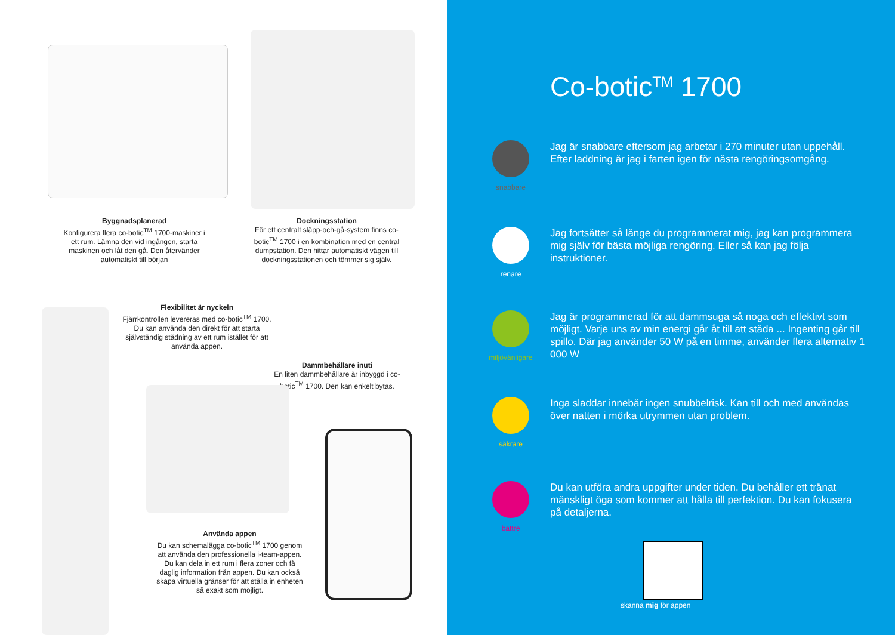Byggnadsplanerad
Konfigurera flera co-botic<sup>TM</sup> 1700-maskiner i ett rum. Lämna den vid ingången, starta maskinen och låt den gå. Den återvänder automatiskt till början
Dockningsstation
För ett centralt släpp-och-gå-system finns co-botic<sup>TM</sup> 1700 i en kombination med en central dumpstation. Den hittar automatiskt vägen till dockningsstationen och tömmer sig själv.
Flexibilitet är nyckeln
Fjärrkontrollen levereras med co-botic<sup>TM</sup> 1700. Du kan använda den direkt för att starta självständig städning av ett rum istället för att använda appen.
Dammbehållare inuti
En liten dammbehållare är inbyggd i co-botic<sup>TM</sup> 1700. Den kan enkelt bytas.
Använda appen
Du kan schemalägga co-botic<sup>TM</sup> 1700 genom att använda den professionella i-team-appen. Du kan dela in ett rum i flera zoner och få daglig information från appen. Du kan också skapa virtuella gränser för att ställa in enheten så exakt som möjligt.
Co-botic<sup>TM</sup> 1700
snabbare
Jag är snabbare eftersom jag arbetar i 270 minuter utan uppehåll. Efter laddning är jag i farten igen för nästa rengöringsomgång.
renare
Jag fortsätter så länge du programmerat mig, jag kan programmera mig själv för bästa möjliga rengöring. Eller så kan jag följa instruktioner.
miljövänligare
Jag är programmerad för att dammsuga så noga och effektivt som möjligt. Varje uns av min energi går åt till att städa ... Ingenting går till spillo. Där jag använder 50 W på en timme, använder flera alternativ 1 000 W
säkrare
Inga sladdar innebär ingen snubbelrisk. Kan till och med användas över natten i mörka utrymmen utan problem.
bättre
Du kan utföra andra uppgifter under tiden. Du behåller ett tränat mänskligt öga som kommer att hålla till perfektion. Du kan fokusera på detaljerna.
skanna mig för appen